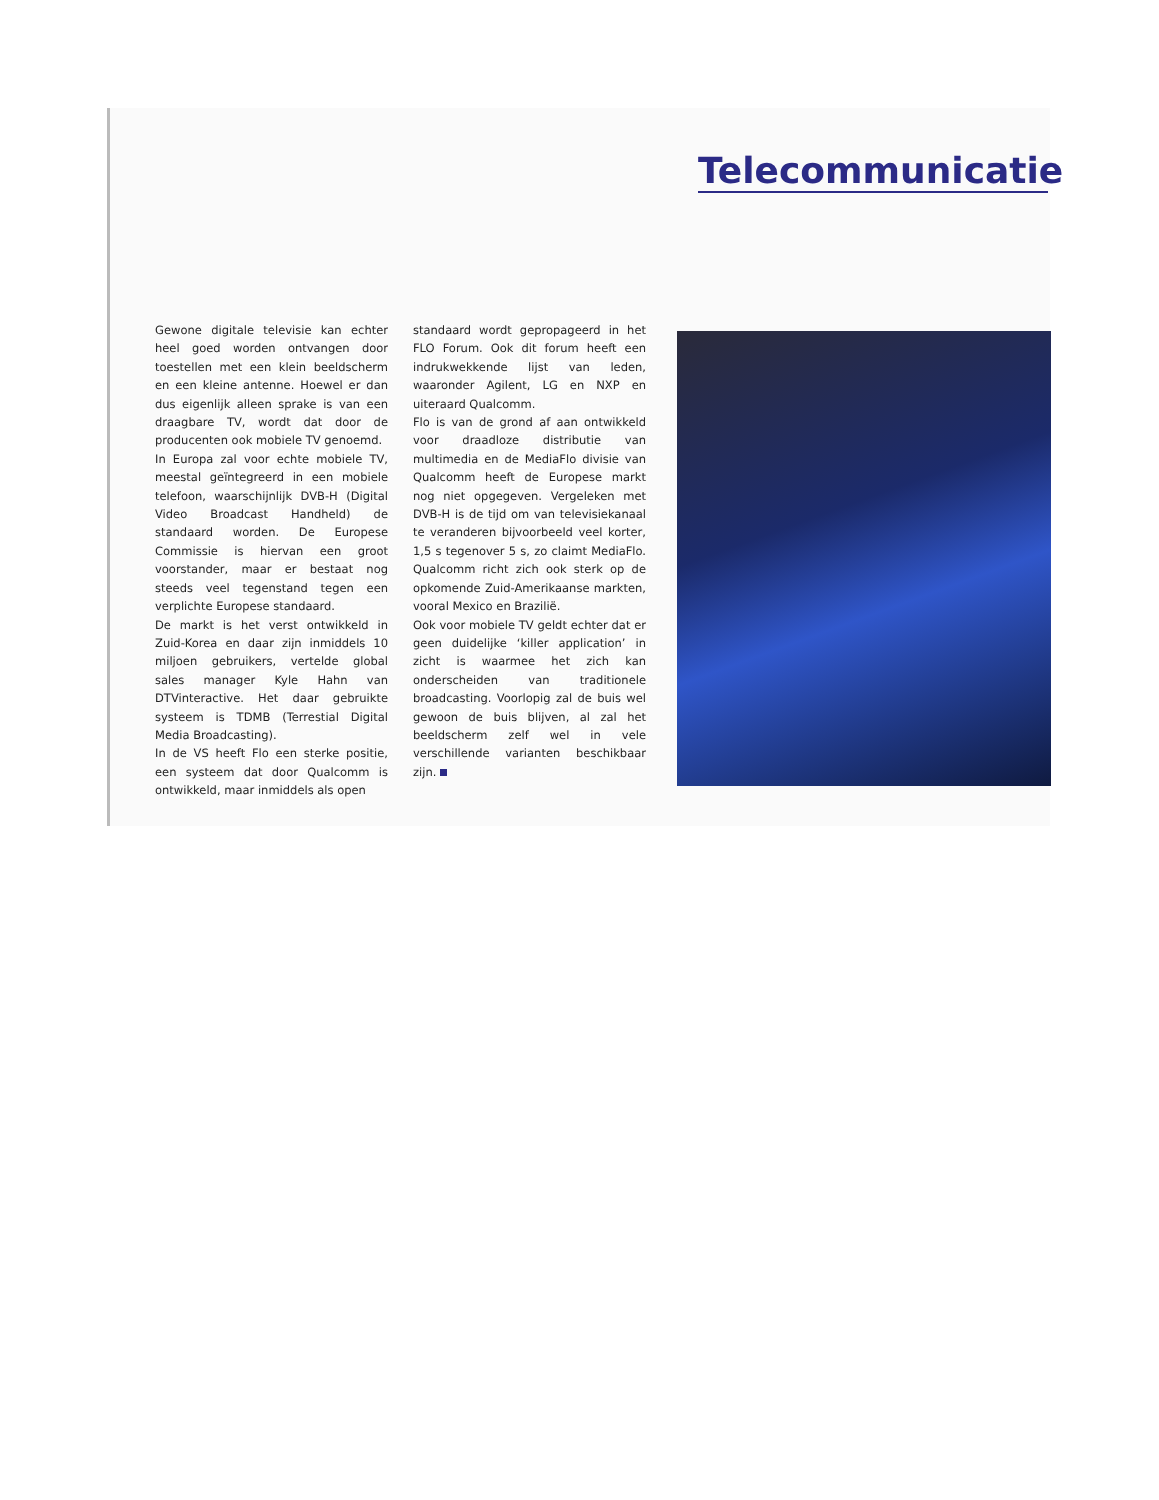Telecommunicatie
Gewone digitale televisie kan echter heel goed worden ontvangen door toestellen met een klein beeldscherm en een kleine antenne. Hoewel er dan dus eigenlijk alleen sprake is van een draagbare TV, wordt dat door de producenten ook mobiele TV genoemd.
In Europa zal voor echte mobiele TV, meestal geïntegreerd in een mobiele telefoon, waarschijnlijk DVB-H (Digital Video Broadcast Handheld) de standaard worden. De Europese Commissie is hiervan een groot voorstander, maar er bestaat nog steeds veel tegenstand tegen een verplichte Europese standaard.
De markt is het verst ontwikkeld in Zuid-Korea en daar zijn inmiddels 10 miljoen gebruikers, vertelde global sales manager Kyle Hahn van DTVinteractive. Het daar gebruikte systeem is TDMB (Terrestial Digital Media Broadcasting).
In de VS heeft Flo een sterke positie, een systeem dat door Qualcomm is ontwikkeld, maar inmiddels als open
standaard wordt gepropageerd in het FLO Forum. Ook dit forum heeft een indrukwekkende lijst van leden, waaronder Agilent, LG en NXP en uiteraard Qualcomm.
Flo is van de grond af aan ontwikkeld voor draadloze distributie van multimedia en de MediaFlo divisie van Qualcomm heeft de Europese markt nog niet opgegeven. Vergeleken met DVB-H is de tijd om van televisiekanaal te veranderen bijvoorbeeld veel korter, 1,5 s tegenover 5 s, zo claimt MediaFlo. Qualcomm richt zich ook sterk op de opkomende Zuid-Amerikaanse markten, vooral Mexico en Brazilië.
Ook voor mobiele TV geldt echter dat er geen duidelijke ‘killer application’ in zicht is waarmee het zich kan onderscheiden van traditionele broadcasting. Voorlopig zal de buis wel gewoon de buis blijven, al zal het beeldscherm zelf wel in vele verschillende varianten beschikbaar zijn.